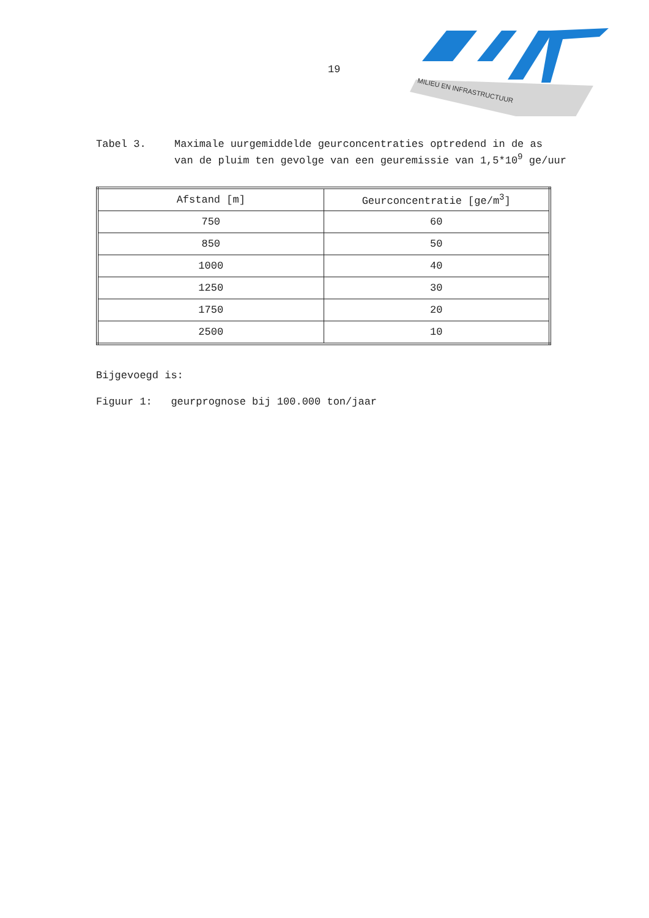19
MILIEU EN INFRASTRUCTUUR
Tabel 3. Maximale uurgemiddelde geurconcentraties optredend in de as van de pluim ten gevolge van een geuremissie van 1,5*10<sup>9</sup> ge/uur
| Afstand [m] | Geurconcentratie [ge/m<sup>3</sup>] |
| --- | --- |
| 750 | 60 |
| 850 | 50 |
| 1000 | 40 |
| 1250 | 30 |
| 1750 | 20 |
| 2500 | 10 |
Bijgevoegd is:
Figuur 1: geurprognose bij 100.000 ton/jaar